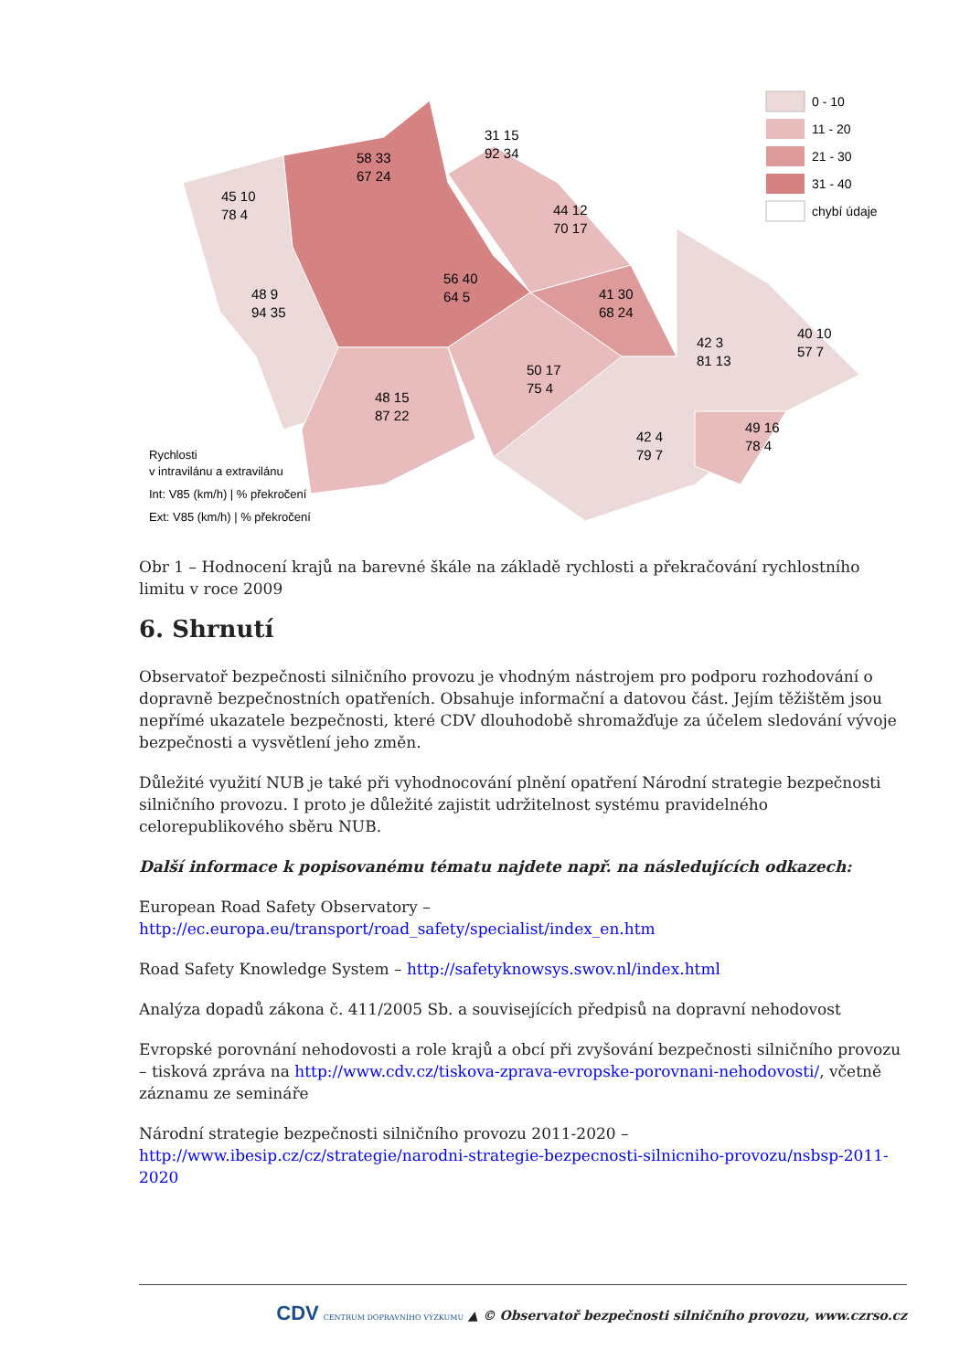0 - 10
11 - 20
21 - 30
31 - 40
chybí údaje
58 33
67 24
31 15
92 34
45 10
78 4
44 12
70 17
56 40
64 5
48 9
94 35
41 30
68 24
42 3
81 13
40 10
57 7
50 17
75 4
48 15
87 22
42 4
79 7
49 16
78 4
Rychlosti
v intravilánu a extravilánu
Int: V85 (km/h) | % překročení
Ext: V85 (km/h) | % překročení
Obr 1 – Hodnocení krajů na barevné škále na základě rychlosti a překračování rychlostního limitu v roce 2009
6. Shrnutí
Observatoř bezpečnosti silničního provozu je vhodným nástrojem pro podporu rozhodování o dopravně bezpečnostních opatřeních. Obsahuje informační a datovou část. Jejím těžištěm jsou nepřímé ukazatele bezpečnosti, které CDV dlouhodobě shromažďuje za účelem sledování vývoje bezpečnosti a vysvětlení jeho změn.
Důležité využití NUB je také při vyhodnocování plnění opatření Národní strategie bezpečnosti silničního provozu. I proto je důležité zajistit udržitelnost systému pravidelného celorepublikového sběru NUB.
Další informace k popisovanému tématu najdete např. na následujících odkazech:
European Road Safety Observatory –
http://ec.europa.eu/transport/road_safety/specialist/index_en.htm
Road Safety Knowledge System – http://safetyknowsys.swov.nl/index.html
Analýza dopadů zákona č. 411/2005 Sb. a souvisejících předpisů na dopravní nehodovost
Evropské porovnání nehodovosti a role krajů a obcí při zvyšování bezpečnosti silničního provozu – tisková zpráva na http://www.cdv.cz/tiskova-zprava-evropske-porovnani-nehodovosti/, včetně záznamu ze semináře
Národní strategie bezpečnosti silničního provozu 2011-2020 –
http://www.ibesip.cz/cz/strategie/narodni-strategie-bezpecnosti-silnicniho-provozu/nsbsp-2011-2020
CDV CENTRUM DOPRAVNÍHO VÝZKUMU ▲ © Observatoř bezpečnosti silničního provozu, www.czrso.cz